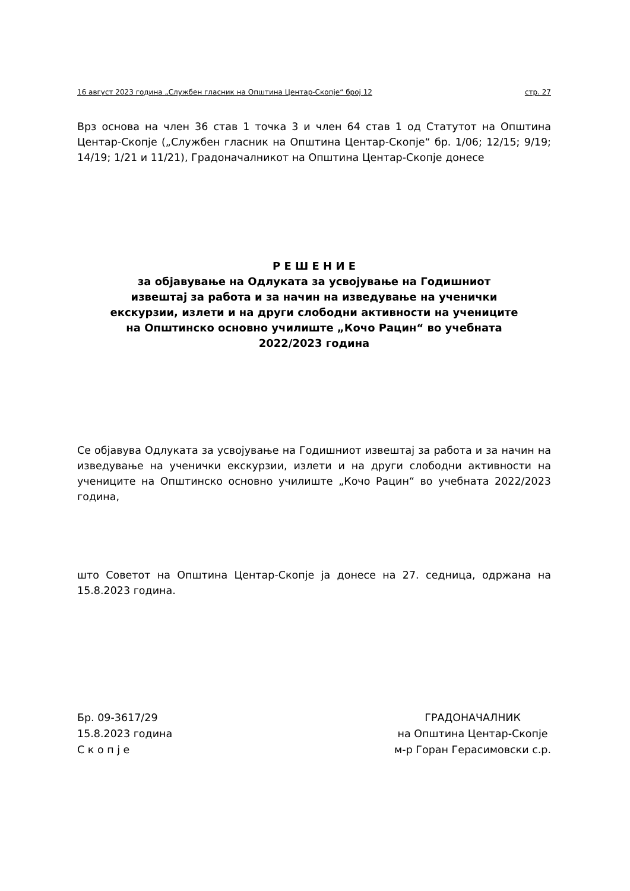16 август 2023 година „Службен гласник на Општина Центар-Скопје“ број 12 стр. 27
Врз основа на член 36 став 1 точка 3 и член 64 став 1 од Статутот на Општина Центар-Скопје („Службен гласник на Општина Центар-Скопје“ бр. 1/06; 12/15; 9/19; 14/19; 1/21 и 11/21), Градоначалникот на Општина Центар-Скопје донесе
Р Е Ш Е Н И Е
за објавување на Одлуката за усвојување на Годишниот
извештај за работа и за начин на изведување на ученички
екскурзии, излети и на други слободни активности на учениците
на Општинско основно училиште „Кочо Рацин“ во учебната
2022/2023 година
Се објавува Одлуката за усвојување на Годишниот извештај за работа и за начин на изведување на ученички екскурзии, излети и на други слободни активности на учениците на Општинско основно училиште „Кочо Рацин“ во учебната 2022/2023 година,
што Советот на Општина Центар-Скопје ја донесе на 27. седница, одржана на 15.8.2023 година.
Бр. 09-3617/29
15.8.2023 година
С к о п ј е
ГРАДОНАЧАЛНИК
на Општина Центар-Скопје
м-р Горан Герасимовски с.р.